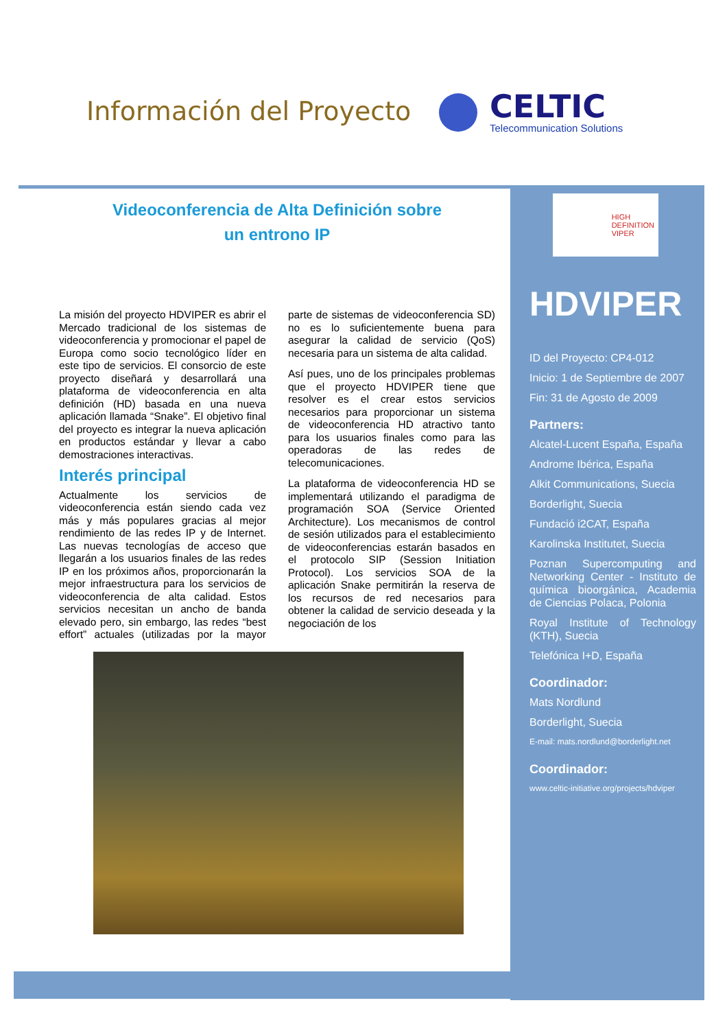Información del Proyecto
CELTIC
Telecommunication Solutions
Videoconferencia de Alta Definición sobre
un entrono IP
La misión del proyecto HDVIPER es abrir el Mercado tradicional de los sistemas de videoconferencia y promocionar el papel de Europa como socio tecnológico líder en este tipo de servicios. El consorcio de este proyecto diseñará y desarrollará una plataforma de videoconferencia en alta definición (HD) basada en una nueva aplicación llamada “Snake”. El objetivo final del proyecto es integrar la nueva aplicación en productos estándar y llevar a cabo demostraciones interactivas.
Interés principal
Actualmente los servicios de videoconferencia están siendo cada vez más y más populares gracias al mejor rendimiento de las redes IP y de Internet. Las nuevas tecnologías de acceso que llegarán a los usuarios finales de las redes IP en los próximos años, proporcionarán la mejor infraestructura para los servicios de videoconferencia de alta calidad. Estos servicios necesitan un ancho de banda elevado pero, sin embargo, las redes “best effort” actuales (utilizadas por la mayor parte de sistemas de videoconferencia SD) no es lo suficientemente buena para asegurar la calidad de servicio (QoS) necesaria para un sistema de alta calidad.
Así pues, uno de los principales problemas que el proyecto HDVIPER tiene que resolver es el crear estos servicios necesarios para proporcionar un sistema de videoconferencia HD atractivo tanto para los usuarios finales como para las operadoras de las redes de telecomunicaciones.
La plataforma de videoconferencia HD se implementará utilizando el paradigma de programación SOA (Service Oriented Architecture). Los mecanismos de control de sesión utilizados para el establecimiento de videoconferencias estarán basados en el protocolo SIP (Session Initiation Protocol). Los servicios SOA de la aplicación Snake permitirán la reserva de los recursos de red necesarios para obtener la calidad de servicio deseada y la negociación de los
HIGH
DEFINITION
VIPER
HDVIPER
ID del Proyecto: CP4-012
Inicio: 1 de Septiembre de 2007
Fin: 31 de Agosto de 2009
Partners:
Alcatel-Lucent España, España
Androme Ibérica, España
Alkit Communications, Suecia
Borderlight, Suecia
Fundació i2CAT, España
Karolinska Institutet, Suecia
Poznan Supercomputing and Networking Center - Instituto de química bioorgánica, Academia de Ciencias Polaca, Polonia
Royal Institute of Technology (KTH), Suecia
Telefónica I+D, España
Coordinador:
Mats Nordlund
Borderlight, Suecia
E-mail: mats.nordlund@borderlight.net
Coordinador:
www.celtic-initiative.org/projects/hdviper